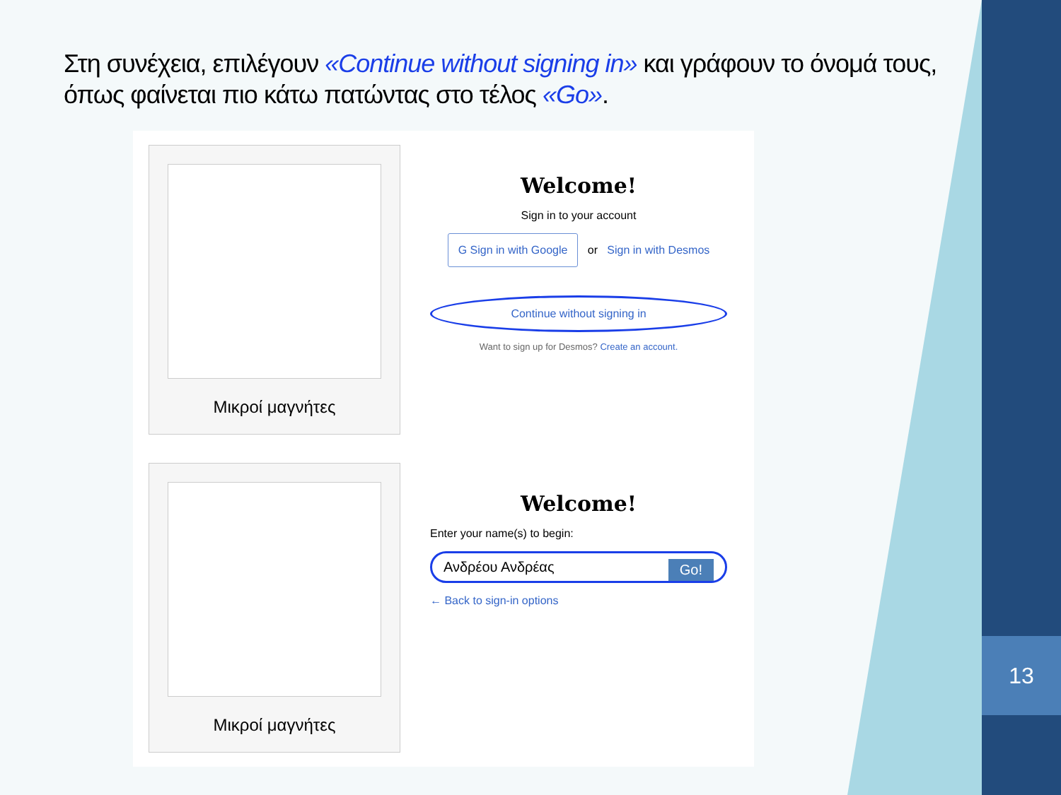13
Στη συνέχεια, επιλέγουν «Continue without signing in» και γράφουν το όνομά τους, όπως φαίνεται πιο κάτω πατώντας στο τέλος «Go».
Μικροί μαγνήτες
Welcome!
Sign in to your account
G Sign in with Google or Sign in with Desmos
Continue without signing in
Want to sign up for Desmos? Create an account.
Μικροί μαγνήτες
Welcome!
Enter your name(s) to begin:
Ανδρέου Ανδρέας Go!
← Back to sign-in options